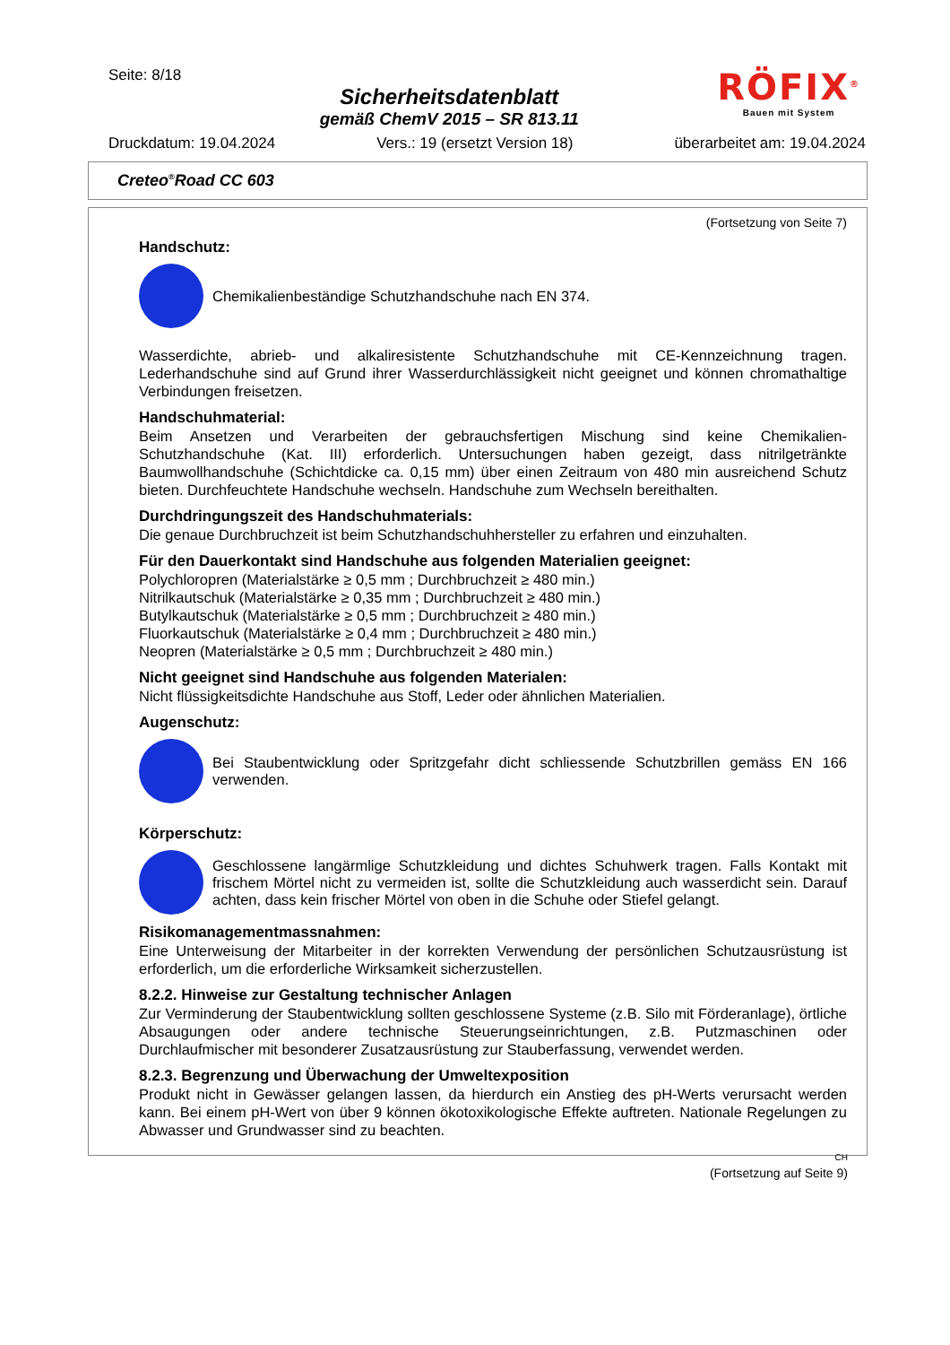Seite: 8/18
Sicherheitsdatenblatt
gemäß ChemV 2015 – SR 813.11
RÖFIX<sup>®</sup>
Bauen mit System
Druckdatum: 19.04.2024 Vers.: 19 (ersetzt Version 18) überarbeitet am: 19.04.2024
Creteo<sup>®</sup>Road CC 603
(Fortsetzung von Seite 7)
Handschutz:
Chemikalienbeständige Schutzhandschuhe nach EN 374.
Wasserdichte, abrieb- und alkaliresistente Schutzhandschuhe mit CE-Kennzeichnung tragen. Lederhandschuhe sind auf Grund ihrer Wasserdurchlässigkeit nicht geeignet und können chromathaltige Verbindungen freisetzen.
Handschuhmaterial:
Beim Ansetzen und Verarbeiten der gebrauchsfertigen Mischung sind keine Chemikalien-Schutzhandschuhe (Kat. III) erforderlich. Untersuchungen haben gezeigt, dass nitrilgetränkte Baumwollhandschuhe (Schichtdicke ca. 0,15 mm) über einen Zeitraum von 480 min ausreichend Schutz bieten. Durchfeuchtete Handschuhe wechseln. Handschuhe zum Wechseln bereithalten.
Durchdringungszeit des Handschuhmaterials:
Die genaue Durchbruchzeit ist beim Schutzhandschuhhersteller zu erfahren und einzuhalten.
Für den Dauerkontakt sind Handschuhe aus folgenden Materialien geeignet:
Polychloropren (Materialstärke ≥ 0,5 mm ; Durchbruchzeit ≥ 480 min.)
Nitrilkautschuk (Materialstärke ≥ 0,35 mm ; Durchbruchzeit ≥ 480 min.)
Butylkautschuk (Materialstärke ≥ 0,5 mm ; Durchbruchzeit ≥ 480 min.)
Fluorkautschuk (Materialstärke ≥ 0,4 mm ; Durchbruchzeit ≥ 480 min.)
Neopren (Materialstärke ≥ 0,5 mm ; Durchbruchzeit ≥ 480 min.)
Nicht geeignet sind Handschuhe aus folgenden Materialen:
Nicht flüssigkeitsdichte Handschuhe aus Stoff, Leder oder ähnlichen Materialien.
Augenschutz:
Bei Staubentwicklung oder Spritzgefahr dicht schliessende Schutzbrillen gemäss EN 166 verwenden.
Körperschutz:
Geschlossene langärmlige Schutzkleidung und dichtes Schuhwerk tragen. Falls Kontakt mit frischem Mörtel nicht zu vermeiden ist, sollte die Schutzkleidung auch wasserdicht sein. Darauf achten, dass kein frischer Mörtel von oben in die Schuhe oder Stiefel gelangt.
Risikomanagementmassnahmen:
Eine Unterweisung der Mitarbeiter in der korrekten Verwendung der persönlichen Schutzausrüstung ist erforderlich, um die erforderliche Wirksamkeit sicherzustellen.
8.2.2. Hinweise zur Gestaltung technischer Anlagen
Zur Verminderung der Staubentwicklung sollten geschlossene Systeme (z.B. Silo mit Förderanlage), örtliche Absaugungen oder andere technische Steuerungseinrichtungen, z.B. Putzmaschinen oder Durchlaufmischer mit besonderer Zusatzausrüstung zur Stauberfassung, verwendet werden.
8.2.3. Begrenzung und Überwachung der Umweltexposition
Produkt nicht in Gewässer gelangen lassen, da hierdurch ein Anstieg des pH-Werts verursacht werden kann. Bei einem pH-Wert von über 9 können ökotoxikologische Effekte auftreten. Nationale Regelungen zu Abwasser und Grundwasser sind zu beachten.
CH
(Fortsetzung auf Seite 9)